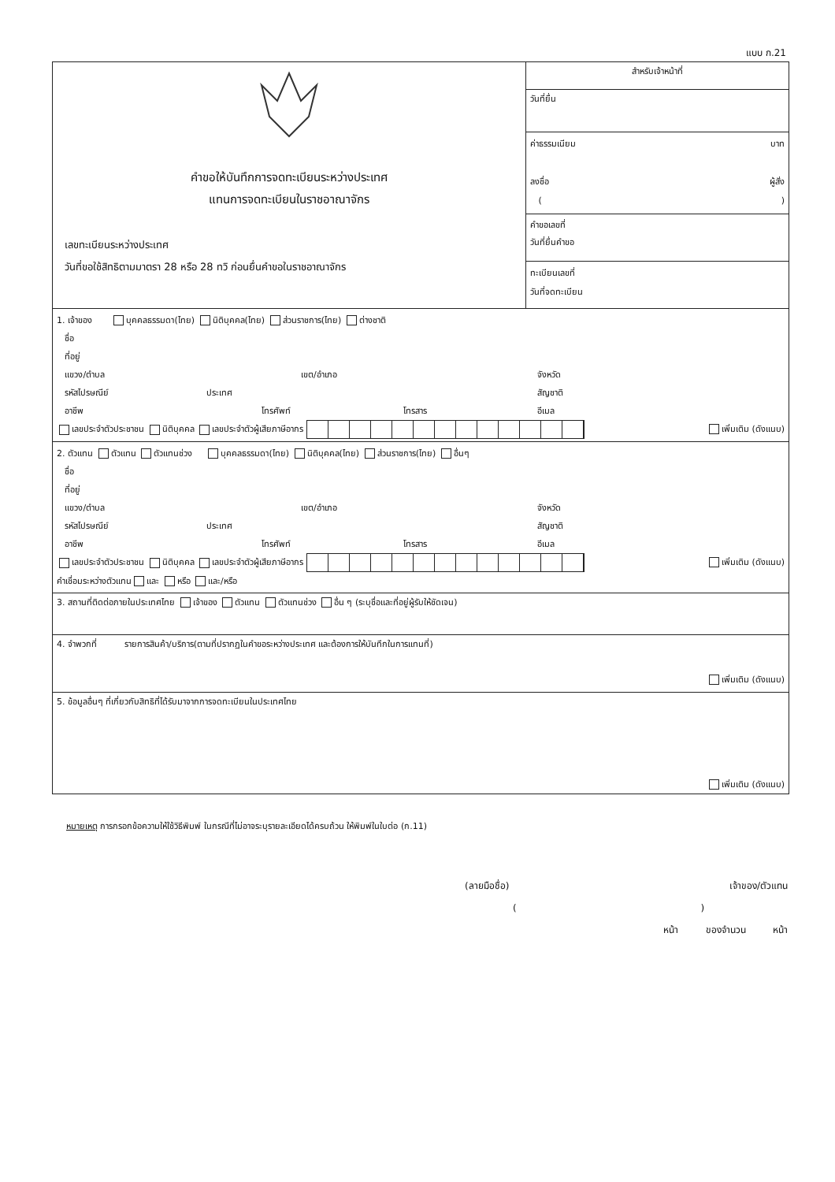แบบ ก.21
| คำขอให้บันทึกการจดทะเบียนระหว่างประเทศ แทนการจดทะเบียนในราชอาณาจักร เลขทะเบียนระหว่างประเทศ วันที่ขอใช้สิทธิตามมาตรา 28 หรือ 28 ทวิ ก่อนยื่นคำขอในราชอาณาจักร | สำหรับเจ้าหน้าที่ |
| | วันที่ยื่น |
| | ค่าธรรมเนียม บาท ลงชื่อ ผู้สั่ง ( ) |
| | คำขอเลขที่ วันที่ยื่นคำขอ |
| | ทะเบียนเลขที่ วันที่จดทะเบียน |
| 1. เจ้าของ บุคคลธรรมดา(ไทย) นิติบุคคล(ไทย) ส่วนราชการ(ไทย) ต่างชาติ ชื่อ ที่อยู่ แขวง/ตำบล เขต/อำเภอ จังหวัด รหัสไปรษณีย์ ประเทศ สัญชาติ อาชีพ โทรศัพท์ โทรสาร อีเมล เลขประจำตัวประชาชน นิติบุคคล เลขประจำตัวผู้เสียภาษีอากร เพิ่มเติม (ดังแนบ) | |
| 2. ตัวแทน ตัวแทน ตัวแทนช่วง บุคคลธรรมดา(ไทย) นิติบุคคล(ไทย) ส่วนราชการ(ไทย) อื่นๆ ชื่อ ที่อยู่ แขวง/ตำบล เขต/อำเภอ จังหวัด รหัสไปรษณีย์ ประเทศ สัญชาติ อาชีพ โทรศัพท์ โทรสาร อีเมล เลขประจำตัวประชาชน นิติบุคคล เลขประจำตัวผู้เสียภาษีอากร เพิ่มเติม (ดังแนบ) คำเชื่อมระหว่างตัวแทน และ หรือ และ/หรือ | |
| 3. สถานที่ติดต่อภายในประเทศไทย เจ้าของ ตัวแทน ตัวแทนช่วง อื่น ๆ (ระบุชื่อและที่อยู่ผู้รับให้ชัดเจน) | |
| 4. จำพวกที่ รายการสินค้า/บริการ(ตามที่ปรากฏในคำขอระหว่างประเทศ และต้องการให้บันทึกในการแทนที่) เพิ่มเติม (ดังแนบ) | |
| 5. ข้อมูลอื่นๆ ที่เกี่ยวกับสิทธิที่ได้รับมาจากการจดทะเบียนในประเทศไทย เพิ่มเติม (ดังแนบ) | |
หมายเหตุ การกรอกข้อความให้ใช้วิธีพิมพ์ ในกรณีที่ไม่อาจระบุรายละเอียดได้ครบถ้วน ให้พิมพ์ในใบต่อ (ก.11)
(ลายมือชื่อ) เจ้าของ/ตัวแทน
( )
หน้า ของจำนวน หน้า